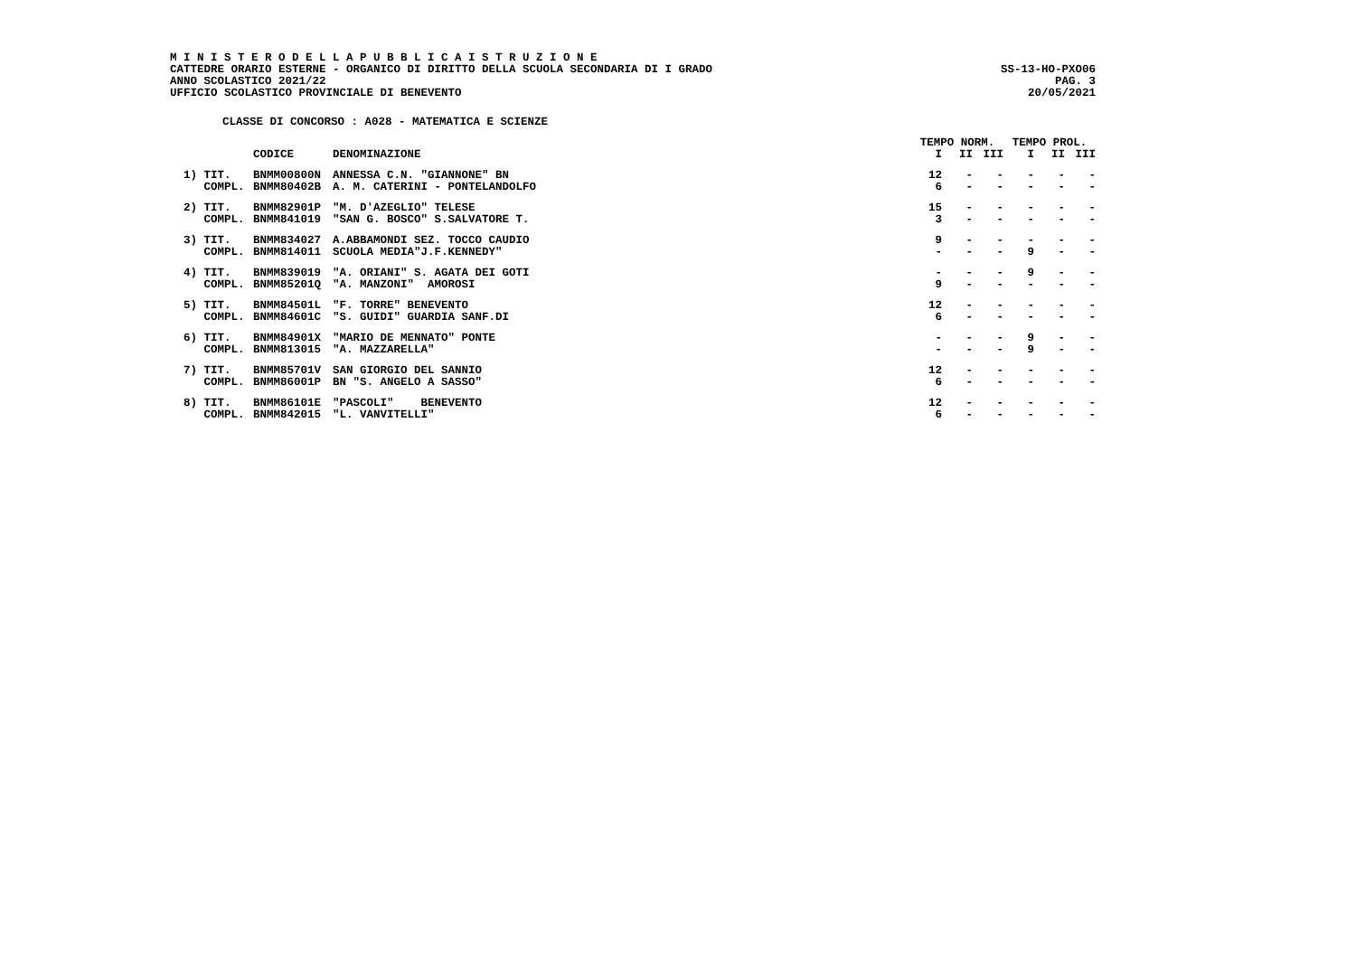M I N I S T E R O D E L L A P U B B L I C A I S T R U Z I O N E
CATTEDRE ORARIO ESTERNE - ORGANICO DI DIRITTO DELLA SCUOLA SECONDARIA DI I GRADO SS-13-HO-PXO06
ANNO SCOLASTICO 2021/22 PAG. 3
UFFICIO SCOLASTICO PROVINCIALE DI BENEVENTO 20/05/2021
CLASSE DI CONCORSO : A028 - MATEMATICA E SCIENZE
| | | | TEMPO NORM. | | | TEMPO PROL. | | |
| --- | --- | --- | --- | --- | --- | --- | --- | --- |
| | CODICE | DENOMINAZIONE | I | II | III | I | II | III |
| 1) TIT. | BNMM00800N | ANNESSA C.N. "GIANNONE" BN | 12 | - | - | - | - | - |
| COMPL. | BNMM80402B | A. M. CATERINI - PONTELANDOLFO | 6 | - | - | - | - | - |
| 2) TIT. | BNMM82901P | "M. D'AZEGLIO" TELESE | 15 | - | - | - | - | - |
| COMPL. | BNMM841019 | "SAN G. BOSCO" S.SALVATORE T. | 3 | - | - | - | - | - |
| 3) TIT. | BNMM834027 | A.ABBAMONDI SEZ. TOCCO CAUDIO | 9 | - | - | - | - | - |
| COMPL. | BNMM814011 | SCUOLA MEDIA"J.F.KENNEDY" | - | - | - | 9 | - | - |
| 4) TIT. | BNMM839019 | "A. ORIANI" S. AGATA DEI GOTI | - | - | - | 9 | - | - |
| COMPL. | BNMM85201Q | "A. MANZONI" AMOROSI | 9 | - | - | - | - | - |
| 5) TIT. | BNMM84501L | "F. TORRE" BENEVENTO | 12 | - | - | - | - | - |
| COMPL. | BNMM84601C | "S. GUIDI" GUARDIA SANF.DI | 6 | - | - | - | - | - |
| 6) TIT. | BNMM84901X | "MARIO DE MENNATO" PONTE | - | - | - | 9 | - | - |
| COMPL. | BNMM813015 | "A. MAZZARELLA" | - | - | - | 9 | - | - |
| 7) TIT. | BNMM85701V | SAN GIORGIO DEL SANNIO | 12 | - | - | - | - | - |
| COMPL. | BNMM86001P | BN "S. ANGELO A SASSO" | 6 | - | - | - | - | - |
| 8) TIT. | BNMM86101E | "PASCOLI" BENEVENTO | 12 | - | - | - | - | - |
| COMPL. | BNMM842015 | "L. VANVITELLI" | 6 | - | - | - | - | - |